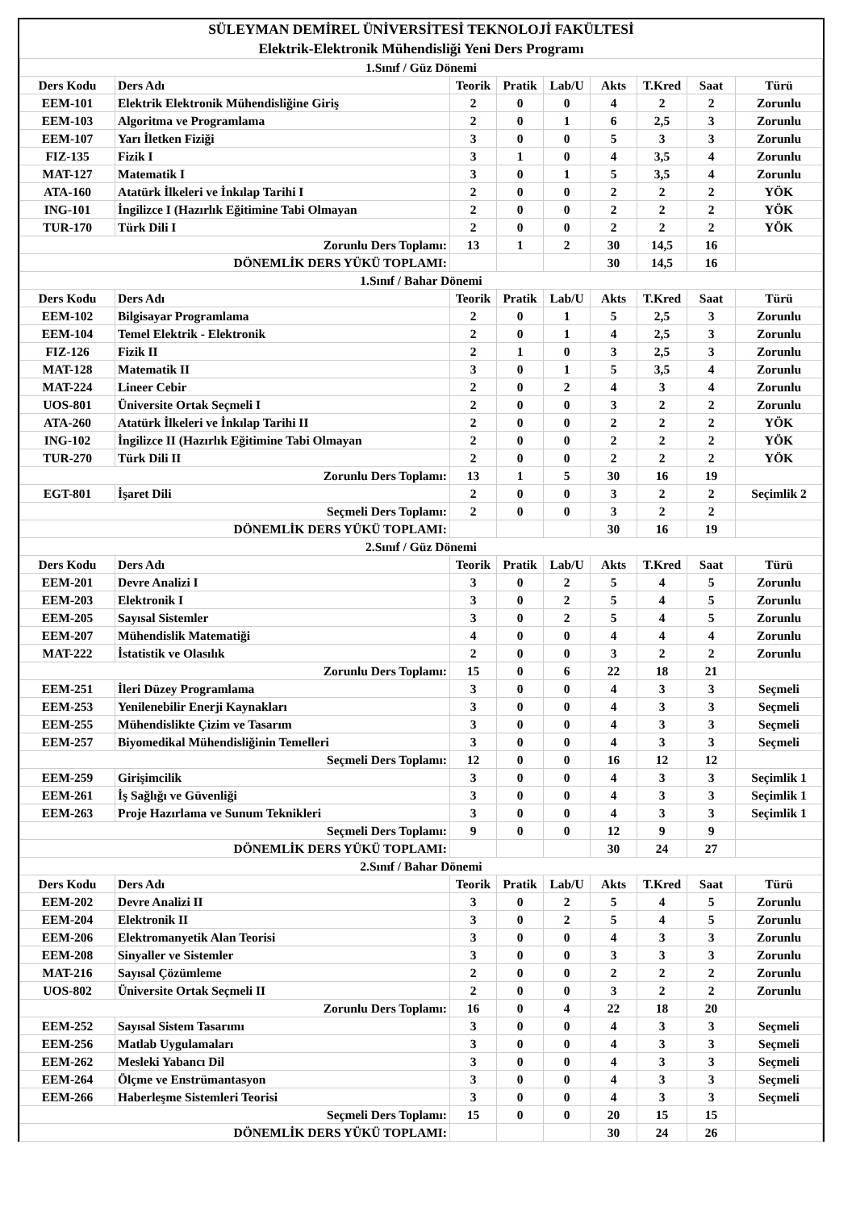| SÜLEYMAN DEMİREL ÜNİVERSİTESİ TEKNOLOJİ FAKÜLTESİ | | | | | | | | |
| Elektrik-Elektronik Mühendisliği Yeni Ders Programı | | | | | | | | |
| 1.Sınıf / Güz Dönemi | | | | | | | | |
| Ders Kodu | Ders Adı | Teorik | Pratik | Lab/U | Akts | T.Kred | Saat | Türü |
| EEM-101 | Elektrik Elektronik Mühendisliğine Giriş | 2 | 0 | 0 | 4 | 2 | 2 | Zorunlu |
| EEM-103 | Algoritma ve Programlama | 2 | 0 | 1 | 6 | 2,5 | 3 | Zorunlu |
| EEM-107 | Yarı İletken Fiziği | 3 | 0 | 0 | 5 | 3 | 3 | Zorunlu |
| FIZ-135 | Fizik I | 3 | 1 | 0 | 4 | 3,5 | 4 | Zorunlu |
| MAT-127 | Matematik I | 3 | 0 | 1 | 5 | 3,5 | 4 | Zorunlu |
| ATA-160 | Atatürk İlkeleri ve İnkılap Tarihi I | 2 | 0 | 0 | 2 | 2 | 2 | YÖK |
| ING-101 | İngilizce I (Hazırlık Eğitimine Tabi Olmayan | 2 | 0 | 0 | 2 | 2 | 2 | YÖK |
| TUR-170 | Türk Dili I | 2 | 0 | 0 | 2 | 2 | 2 | YÖK |
| Zorunlu Ders Toplamı: | | 13 | 1 | 2 | 30 | 14,5 | 16 | |
| DÖNEMLİK DERS YÜKÜ TOPLAMI: | | | | | 30 | 14,5 | 16 | |
| 1.Sınıf / Bahar Dönemi | | | | | | | | |
| Ders Kodu | Ders Adı | Teorik | Pratik | Lab/U | Akts | T.Kred | Saat | Türü |
| EEM-102 | Bilgisayar Programlama | 2 | 0 | 1 | 5 | 2,5 | 3 | Zorunlu |
| EEM-104 | Temel Elektrik - Elektronik | 2 | 0 | 1 | 4 | 2,5 | 3 | Zorunlu |
| FIZ-126 | Fizik II | 2 | 1 | 0 | 3 | 2,5 | 3 | Zorunlu |
| MAT-128 | Matematik II | 3 | 0 | 1 | 5 | 3,5 | 4 | Zorunlu |
| MAT-224 | Lineer Cebir | 2 | 0 | 2 | 4 | 3 | 4 | Zorunlu |
| UOS-801 | Üniversite Ortak Seçmeli I | 2 | 0 | 0 | 3 | 2 | 2 | Zorunlu |
| ATA-260 | Atatürk İlkeleri ve İnkılap Tarihi II | 2 | 0 | 0 | 2 | 2 | 2 | YÖK |
| ING-102 | İngilizce II (Hazırlık Eğitimine Tabi Olmayan | 2 | 0 | 0 | 2 | 2 | 2 | YÖK |
| TUR-270 | Türk Dili II | 2 | 0 | 0 | 2 | 2 | 2 | YÖK |
| Zorunlu Ders Toplamı: | | 13 | 1 | 5 | 30 | 16 | 19 | |
| EGT-801 | İşaret Dili | 2 | 0 | 0 | 3 | 2 | 2 | Seçimlik 2 |
| Seçmeli Ders Toplamı: | | 2 | 0 | 0 | 3 | 2 | 2 | |
| DÖNEMLİK DERS YÜKÜ TOPLAMI: | | | | | 30 | 16 | 19 | |
| 2.Sınıf / Güz Dönemi | | | | | | | | |
| Ders Kodu | Ders Adı | Teorik | Pratik | Lab/U | Akts | T.Kred | Saat | Türü |
| EEM-201 | Devre Analizi I | 3 | 0 | 2 | 5 | 4 | 5 | Zorunlu |
| EEM-203 | Elektronik I | 3 | 0 | 2 | 5 | 4 | 5 | Zorunlu |
| EEM-205 | Sayısal Sistemler | 3 | 0 | 2 | 5 | 4 | 5 | Zorunlu |
| EEM-207 | Mühendislik Matematiği | 4 | 0 | 0 | 4 | 4 | 4 | Zorunlu |
| MAT-222 | İstatistik ve Olasılık | 2 | 0 | 0 | 3 | 2 | 2 | Zorunlu |
| Zorunlu Ders Toplamı: | | 15 | 0 | 6 | 22 | 18 | 21 | |
| EEM-251 | İleri Düzey Programlama | 3 | 0 | 0 | 4 | 3 | 3 | Seçmeli |
| EEM-253 | Yenilenebilir Enerji Kaynakları | 3 | 0 | 0 | 4 | 3 | 3 | Seçmeli |
| EEM-255 | Mühendislikte Çizim ve Tasarım | 3 | 0 | 0 | 4 | 3 | 3 | Seçmeli |
| EEM-257 | Biyomedikal Mühendisliğinin Temelleri | 3 | 0 | 0 | 4 | 3 | 3 | Seçmeli |
| Seçmeli Ders Toplamı: | | 12 | 0 | 0 | 16 | 12 | 12 | |
| EEM-259 | Girişimcilik | 3 | 0 | 0 | 4 | 3 | 3 | Seçimlik 1 |
| EEM-261 | İş Sağlığı ve Güvenliği | 3 | 0 | 0 | 4 | 3 | 3 | Seçimlik 1 |
| EEM-263 | Proje Hazırlama ve Sunum Teknikleri | 3 | 0 | 0 | 4 | 3 | 3 | Seçimlik 1 |
| Seçmeli Ders Toplamı: | | 9 | 0 | 0 | 12 | 9 | 9 | |
| DÖNEMLİK DERS YÜKÜ TOPLAMI: | | | | | 30 | 24 | 27 | |
| 2.Sınıf / Bahar Dönemi | | | | | | | | |
| Ders Kodu | Ders Adı | Teorik | Pratik | Lab/U | Akts | T.Kred | Saat | Türü |
| EEM-202 | Devre Analizi II | 3 | 0 | 2 | 5 | 4 | 5 | Zorunlu |
| EEM-204 | Elektronik II | 3 | 0 | 2 | 5 | 4 | 5 | Zorunlu |
| EEM-206 | Elektromanyetik Alan Teorisi | 3 | 0 | 0 | 4 | 3 | 3 | Zorunlu |
| EEM-208 | Sinyaller ve Sistemler | 3 | 0 | 0 | 3 | 3 | 3 | Zorunlu |
| MAT-216 | Sayısal Çözümleme | 2 | 0 | 0 | 2 | 2 | 2 | Zorunlu |
| UOS-802 | Üniversite Ortak Seçmeli II | 2 | 0 | 0 | 3 | 2 | 2 | Zorunlu |
| Zorunlu Ders Toplamı: | | 16 | 0 | 4 | 22 | 18 | 20 | |
| EEM-252 | Sayısal Sistem Tasarımı | 3 | 0 | 0 | 4 | 3 | 3 | Seçmeli |
| EEM-256 | Matlab Uygulamaları | 3 | 0 | 0 | 4 | 3 | 3 | Seçmeli |
| EEM-262 | Mesleki Yabancı Dil | 3 | 0 | 0 | 4 | 3 | 3 | Seçmeli |
| EEM-264 | Ölçme ve Enstrümantasyon | 3 | 0 | 0 | 4 | 3 | 3 | Seçmeli |
| EEM-266 | Haberleşme Sistemleri Teorisi | 3 | 0 | 0 | 4 | 3 | 3 | Seçmeli |
| Seçmeli Ders Toplamı: | | 15 | 0 | 0 | 20 | 15 | 15 | |
| DÖNEMLİK DERS YÜKÜ TOPLAMI: | | | | | 30 | 24 | 26 | |